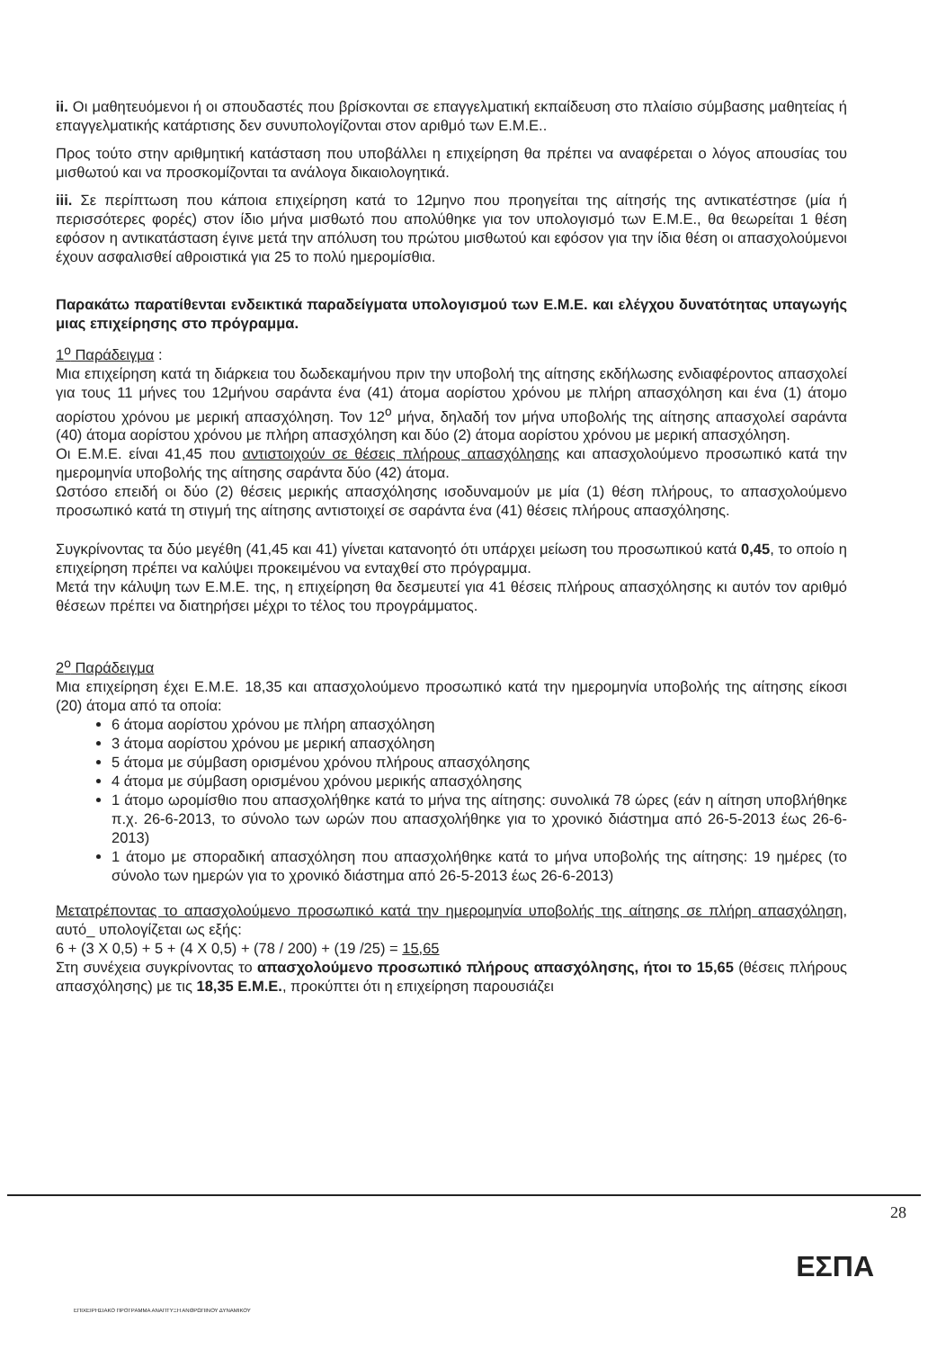ii. Οι μαθητευόμενοι ή οι σπουδαστές που βρίσκονται σε επαγγελματική εκπαίδευση στο πλαίσιο σύμβασης μαθητείας ή επαγγελματικής κατάρτισης δεν συνυπολογίζονται στον αριθμό των Ε.Μ.Ε..
Προς τούτο στην αριθμητική κατάσταση που υποβάλλει η επιχείρηση θα πρέπει να αναφέρεται ο λόγος απουσίας του μισθωτού και να προσκομίζονται τα ανάλογα δικαιολογητικά.
iii. Σε περίπτωση που κάποια επιχείρηση κατά το 12μηνο που προηγείται της αίτησής της αντικατέστησε (μία ή περισσότερες φορές) στον ίδιο μήνα μισθωτό που απολύθηκε για τον υπολογισμό των Ε.Μ.Ε., θα θεωρείται 1 θέση εφόσον η αντικατάσταση έγινε μετά την απόλυση του πρώτου μισθωτού και εφόσον για την ίδια θέση οι απασχολούμενοι έχουν ασφαλισθεί αθροιστικά για 25 το πολύ ημερομίσθια.
Παρακάτω παρατίθενται ενδεικτικά παραδείγματα υπολογισμού των Ε.Μ.Ε. και ελέγχου δυνατότητας υπαγωγής μιας επιχείρησης στο πρόγραμμα.
1<sup>ο</sup> Παράδειγμα :
Μια επιχείρηση κατά τη διάρκεια του δωδεκαμήνου πριν την υποβολή της αίτησης εκδήλωσης ενδιαφέροντος απασχολεί για τους 11 μήνες του 12μήνου σαράντα ένα (41) άτομα αορίστου χρόνου με πλήρη απασχόληση και ένα (1) άτομο αορίστου χρόνου με μερική απασχόληση. Τον 12<sup>ο</sup> μήνα, δηλαδή τον μήνα υποβολής της αίτησης απασχολεί σαράντα (40) άτομα αορίστου χρόνου με πλήρη απασχόληση και δύο (2) άτομα αορίστου χρόνου με μερική απασχόληση.
Οι Ε.Μ.Ε. είναι 41,45 που αντιστοιχούν σε θέσεις πλήρους απασχόλησης και απασχολούμενο προσωπικό κατά την ημερομηνία υποβολής της αίτησης σαράντα δύο (42) άτομα.
Ωστόσο επειδή οι δύο (2) θέσεις μερικής απασχόλησης ισοδυναμούν με μία (1) θέση πλήρους, το απασχολούμενο προσωπικό κατά τη στιγμή της αίτησης αντιστοιχεί σε σαράντα ένα (41) θέσεις πλήρους απασχόλησης.
Συγκρίνοντας τα δύο μεγέθη (41,45 και 41) γίνεται κατανοητό ότι υπάρχει μείωση του προσωπικού κατά 0,45, το οποίο η επιχείρηση πρέπει να καλύψει προκειμένου να ενταχθεί στο πρόγραμμα.
Μετά την κάλυψη των Ε.Μ.Ε. της, η επιχείρηση θα δεσμευτεί για 41 θέσεις πλήρους απασχόλησης κι αυτόν τον αριθμό θέσεων πρέπει να διατηρήσει μέχρι το τέλος του προγράμματος.
2<sup>ο</sup> Παράδειγμα
Μια επιχείρηση έχει Ε.Μ.Ε. 18,35 και απασχολούμενο προσωπικό κατά την ημερομηνία υποβολής της αίτησης είκοσι (20) άτομα από τα οποία:
6 άτομα αορίστου χρόνου με πλήρη απασχόληση
3 άτομα αορίστου χρόνου με μερική απασχόληση
5 άτομα με σύμβαση ορισμένου χρόνου πλήρους απασχόλησης
4 άτομα με σύμβαση ορισμένου χρόνου μερικής απασχόλησης
1 άτομο ωρομίσθιο που απασχολήθηκε κατά το μήνα της αίτησης: συνολικά 78 ώρες (εάν η αίτηση υποβλήθηκε π.χ. 26-6-2013, το σύνολο των ωρών που απασχολήθηκε για το χρονικό διάστημα από 26-5-2013 έως 26-6-2013)
1 άτομο με σποραδική απασχόληση που απασχολήθηκε κατά το μήνα υποβολής της αίτησης: 19 ημέρες (το σύνολο των ημερών για το χρονικό διάστημα από 26-5-2013 έως 26-6-2013)
Μετατρέποντας το απασχολούμενο προσωπικό κατά την ημερομηνία υποβολής της αίτησης σε πλήρη απασχόληση, αυτό_ υπολογίζεται ως εξής:
6 + (3 X 0,5) + 5 + (4 X 0,5) + (78 / 200) + (19 /25) = 15,65
Στη συνέχεια συγκρίνοντας το απασχολούμενο προσωπικό πλήρους απασχόλησης, ήτοι το 15,65 (θέσεις πλήρους απασχόλησης) με τις 18,35 Ε.Μ.Ε., προκύπτει ότι η επιχείρηση παρουσιάζει
28
ΕΣΠΑ
ΕΠΙΧΕΙΡΗΣΙΑΚΟ ΠΡΟΓΡΑΜΜΑ ΑΝΑΠΤΥΞΗ ΑΝΘΡΩΠΙΝΟΥ ΔΥΝΑΜΙΚΟΥ